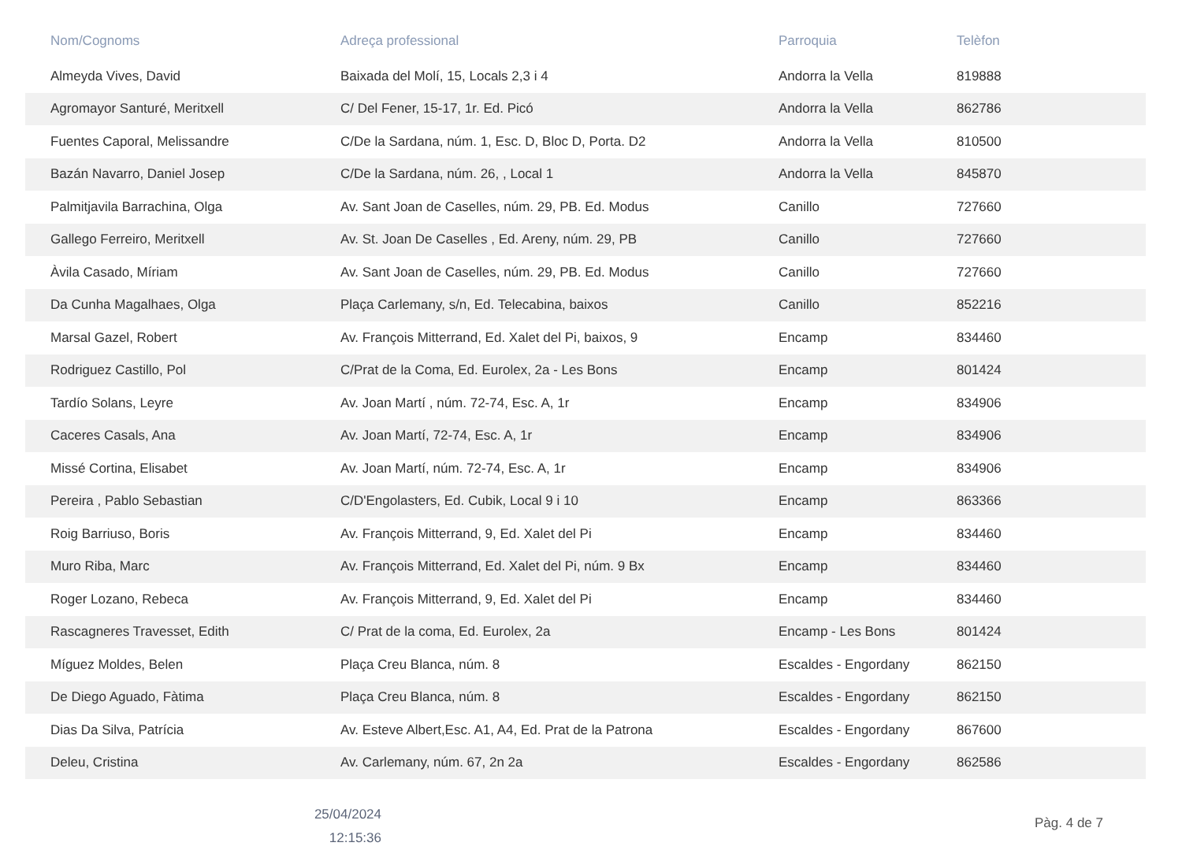| Nom/Cognoms | Adreça professional | Parroquia | Telèfon |
| --- | --- | --- | --- |
| Almeyda Vives, David | Baixada del Molí, 15, Locals 2,3 i 4 | Andorra la Vella | 819888 |
| Agromayor Santuré, Meritxell | C/ Del Fener, 15-17, 1r. Ed. Picó | Andorra la Vella | 862786 |
| Fuentes Caporal, Melissandre | C/De la Sardana, núm. 1, Esc. D, Bloc D, Porta. D2 | Andorra la Vella | 810500 |
| Bazán Navarro, Daniel Josep | C/De la Sardana, núm. 26, , Local 1 | Andorra la Vella | 845870 |
| Palmitjavila Barrachina, Olga | Av. Sant Joan de Caselles, núm. 29, PB. Ed. Modus | Canillo | 727660 |
| Gallego Ferreiro, Meritxell | Av. St. Joan De Caselles , Ed. Areny, núm. 29, PB | Canillo | 727660 |
| Àvila Casado, Míriam | Av. Sant Joan de Caselles, núm. 29, PB. Ed. Modus | Canillo | 727660 |
| Da Cunha Magalhaes, Olga | Plaça Carlemany, s/n, Ed. Telecabina, baixos | Canillo | 852216 |
| Marsal Gazel, Robert | Av. François Mitterrand, Ed. Xalet del Pi, baixos, 9 | Encamp | 834460 |
| Rodriguez Castillo, Pol | C/Prat de la Coma, Ed. Eurolex, 2a - Les Bons | Encamp | 801424 |
| Tardío Solans, Leyre | Av. Joan Martí , núm. 72-74, Esc. A, 1r | Encamp | 834906 |
| Caceres Casals, Ana | Av. Joan Martí, 72-74, Esc. A, 1r | Encamp | 834906 |
| Missé Cortina, Elisabet | Av. Joan Martí, núm. 72-74, Esc. A, 1r | Encamp | 834906 |
| Pereira , Pablo Sebastian | C/D'Engolasters, Ed. Cubik, Local 9 i 10 | Encamp | 863366 |
| Roig Barriuso, Boris | Av. François Mitterrand, 9, Ed. Xalet del Pi | Encamp | 834460 |
| Muro Riba, Marc | Av. François Mitterrand, Ed. Xalet del Pi, núm. 9 Bx | Encamp | 834460 |
| Roger Lozano, Rebeca | Av. François Mitterrand, 9, Ed. Xalet del Pi | Encamp | 834460 |
| Rascagneres Travesset, Edith | C/ Prat de la coma, Ed. Eurolex, 2a | Encamp - Les Bons | 801424 |
| Míguez Moldes, Belen | Plaça Creu Blanca, núm. 8 | Escaldes - Engordany | 862150 |
| De Diego Aguado, Fàtima | Plaça Creu Blanca, núm. 8 | Escaldes - Engordany | 862150 |
| Dias Da Silva, Patrícia | Av. Esteve Albert,Esc. A1, A4, Ed. Prat de la Patrona | Escaldes - Engordany | 867600 |
| Deleu, Cristina | Av. Carlemany, núm. 67, 2n 2a | Escaldes - Engordany | 862586 |
25/04/2024
12:15:36
Pàg. 4 de 7